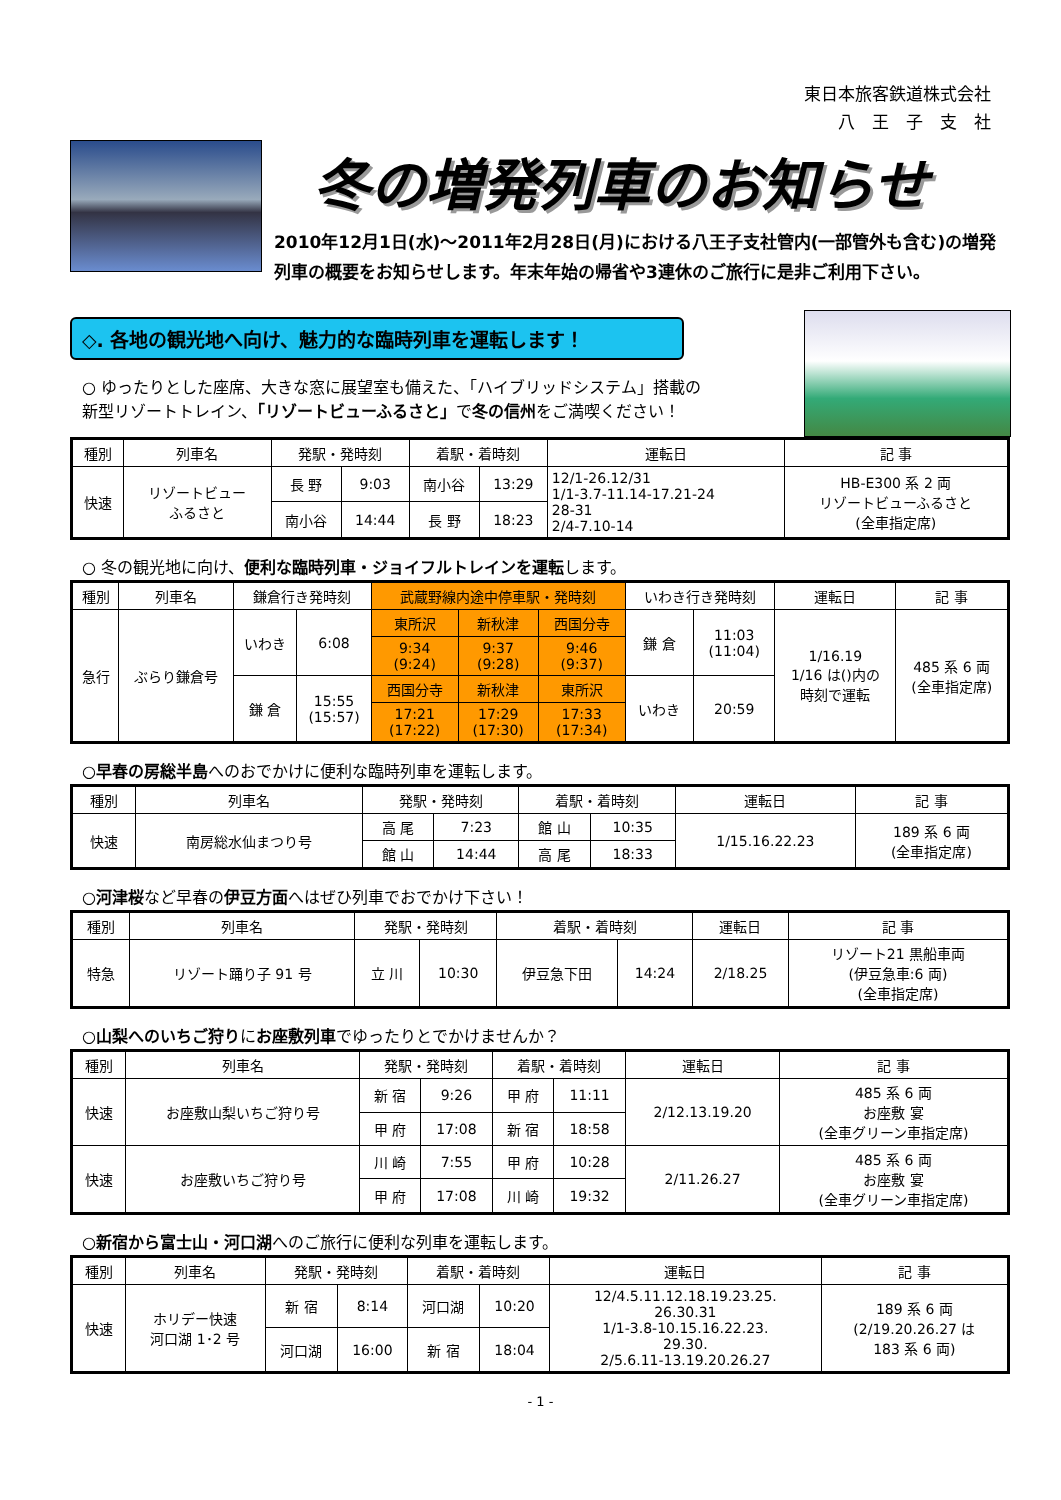東日本旅客鉄道株式会社
八　王　子　支　社
冬の増発列車のお知らせ
2010年12月1日(水)～2011年2月28日(月)における八王子支社管内(一部管外も含む)の増発列車の概要をお知らせします。年末年始の帰省や3連休のご旅行に是非ご利用下さい。
◇. 各地の観光地へ向け、魅力的な臨時列車を運転します！
○ ゆったりとした座席、大きな窓に展望室も備えた、「ハイブリッドシステム」搭載の
新型リゾートトレイン、「リゾートビューふるさと」で冬の信州をご満喫ください！
| 種別 | 列車名 | 発駅・発時刻 | | 着駅・着時刻 | | 運転日 | 記 事 |
| --- | --- | --- | --- | --- | --- | --- | --- |
| 快速 | リゾートビュー ふるさと | 長 野 | 9:03 | 南小谷 | 13:29 | 12/1-26.12/31 1/1-3.7-11.14-17.21-24 28-31 2/4-7.10-14 | HB-E300 系 2 両 リゾートビューふるさと (全車指定席) |
| | | 南小谷 | 14:44 | 長 野 | 18:23 | | |
○ 冬の観光地に向け、便利な臨時列車・ジョイフルトレインを運転します。
| 種別 | 列車名 | 鎌倉行き発時刻 | | 武蔵野線内途中停車駅・発時刻 | | | いわき行き発時刻 | | 運転日 | 記 事 |
| --- | --- | --- | --- | --- | --- | --- | --- | --- | --- | --- |
| 急行 | ぶらり鎌倉号 | いわき | 6:08 | 東所沢 | 新秋津 | 西国分寺 | 鎌 倉 | 11:03 (11:04) | 1/16.19 1/16 は()内の 時刻で運転 | 485 系 6 両 (全車指定席) |
| | | | | 9:34 (9:24) | 9:37 (9:28) | 9:46 (9:37) | | | | |
| | | 鎌 倉 | 15:55 (15:57) | 西国分寺 | 新秋津 | 東所沢 | いわき | 20:59 | | |
| | | | | 17:21 (17:22) | 17:29 (17:30) | 17:33 (17:34) | | | | |
○早春の房総半島へのおでかけに便利な臨時列車を運転します。
| 種別 | 列車名 | 発駅・発時刻 | | 着駅・着時刻 | | 運転日 | 記 事 |
| --- | --- | --- | --- | --- | --- | --- | --- |
| 快速 | 南房総水仙まつり号 | 高 尾 | 7:23 | 館 山 | 10:35 | 1/15.16.22.23 | 189 系 6 両 (全車指定席) |
| | | 館 山 | 14:44 | 高 尾 | 18:33 | | |
○河津桜など早春の伊豆方面へはぜひ列車でおでかけ下さい！
| 種別 | 列車名 | 発駅・発時刻 | | 着駅・着時刻 | | 運転日 | 記 事 |
| --- | --- | --- | --- | --- | --- | --- | --- |
| 特急 | リゾート踊り子 91 号 | 立 川 | 10:30 | 伊豆急下田 | 14:24 | 2/18.25 | リゾート21 黒船車両 (伊豆急車:6 両) (全車指定席) |
○山梨へのいちご狩りにお座敷列車でゆったりとでかけませんか？
| 種別 | 列車名 | 発駅・発時刻 | | 着駅・着時刻 | | 運転日 | 記 事 |
| --- | --- | --- | --- | --- | --- | --- | --- |
| 快速 | お座敷山梨いちご狩り号 | 新 宿 | 9:26 | 甲 府 | 11:11 | 2/12.13.19.20 | 485 系 6 両 お座敷 宴 (全車グリーン車指定席) |
| | | 甲 府 | 17:08 | 新 宿 | 18:58 | | |
| 快速 | お座敷いちご狩り号 | 川 崎 | 7:55 | 甲 府 | 10:28 | 2/11.26.27 | 485 系 6 両 お座敷 宴 (全車グリーン車指定席) |
| | | 甲 府 | 17:08 | 川 崎 | 19:32 | | |
○新宿から富士山・河口湖へのご旅行に便利な列車を運転します。
| 種別 | 列車名 | 発駅・発時刻 | | 着駅・着時刻 | | 運転日 | 記 事 |
| --- | --- | --- | --- | --- | --- | --- | --- |
| 快速 | ホリデー快速 河口湖 1･2 号 | 新 宿 | 8:14 | 河口湖 | 10:20 | 12/4.5.11.12.18.19.23.25. 26.30.31 1/1-3.8-10.15.16.22.23. 29.30. 2/5.6.11-13.19.20.26.27 | 189 系 6 両 (2/19.20.26.27 は 183 系 6 両) |
| | | 河口湖 | 16:00 | 新 宿 | 18:04 | | |
- 1 -